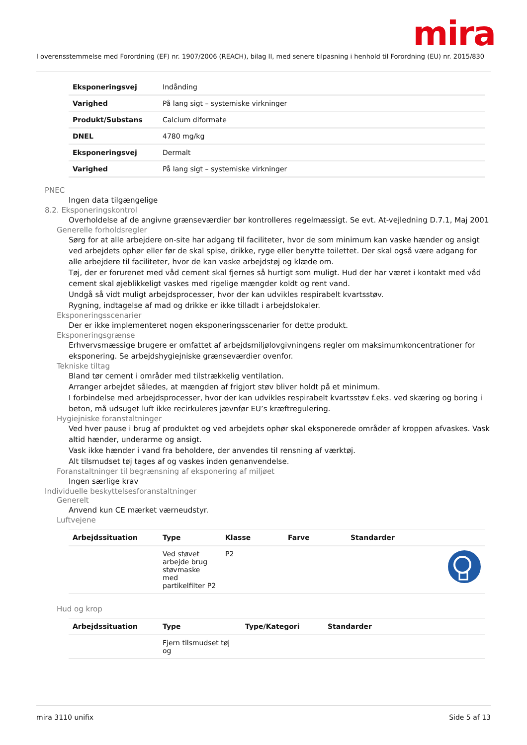mira
I overensstemmelse med Forordning (EF) nr. 1907/2006 (REACH), bilag II, med senere tilpasning i henhold til Forordning (EU) nr. 2015/830
| Eksponeringsvej | Indånding |
| Varighed | På lang sigt – systemiske virkninger |
| Produkt/Substans | Calcium diformate |
| DNEL | 4780 mg/kg |
| Eksponeringsvej | Dermalt |
| Varighed | På lang sigt – systemiske virkninger |
PNEC
Ingen data tilgængelige
8.2. Eksponeringskontrol
Overholdelse af de angivne grænseværdier bør kontrolleres regelmæssigt. Se evt. At-vejledning D.7.1, Maj 2001
Generelle forholdsregler
Sørg for at alle arbejdere on-site har adgang til faciliteter, hvor de som minimum kan vaske hænder og ansigt ved arbejdets ophør eller før de skal spise, drikke, ryge eller benytte toilettet. Der skal også være adgang for alle arbejdere til faciliteter, hvor de kan vaske arbejdstøj og klæde om.
Tøj, der er forurenet med våd cement skal fjernes så hurtigt som muligt. Hud der har været i kontakt med våd cement skal øjeblikkeligt vaskes med rigelige mængder koldt og rent vand.
Undgå så vidt muligt arbejdsprocesser, hvor der kan udvikles respirabelt kvartsstøv.
Rygning, indtagelse af mad og drikke er ikke tilladt i arbejdslokaler.
Eksponeringsscenarier
Der er ikke implementeret nogen eksponeringsscenarier for dette produkt.
Eksponeringsgrænse
Erhvervsmæssige brugere er omfattet af arbejdsmiljølovgivningens regler om maksimumkoncentrationer for eksponering. Se arbejdshygiejniske grænseværdier ovenfor.
Tekniske tiltag
Bland tør cement i områder med tilstrækkelig ventilation.
Arranger arbejdet således, at mængden af frigjort støv bliver holdt på et minimum.
I forbindelse med arbejdsprocesser, hvor der kan udvikles respirabelt kvartsstøv f.eks. ved skæring og boring i beton, må udsuget luft ikke recirkuleres jævnfør EU’s kræftregulering.
Hygiejniske foranstaltninger
Ved hver pause i brug af produktet og ved arbejdets ophør skal eksponerede områder af kroppen afvaskes. Vask altid hænder, underarme og ansigt.
Vask ikke hænder i vand fra beholdere, der anvendes til rensning af værktøj.
Alt tilsmudset tøj tages af og vaskes inden genanvendelse.
Foranstaltninger til begrænsning af eksponering af miljøet
Ingen særlige krav
Individuelle beskyttelsesforanstaltninger
Generelt
Anvend kun CE mærket værneudstyr.
Luftvejene
| Arbejdssituation | Type | Klasse | Farve | Standarder | |
| --- | --- | --- | --- | --- | --- |
| | Ved støvet arbejde brug støvmaske med partikelfilter P2 | P2 | | | |
Hud og krop
| Arbejdssituation | Type | Type/Kategori | Standarder |
| --- | --- | --- | --- |
| | Fjern tilsmudset tøj og | | |
mira 3110 unifix Side 5 af 13